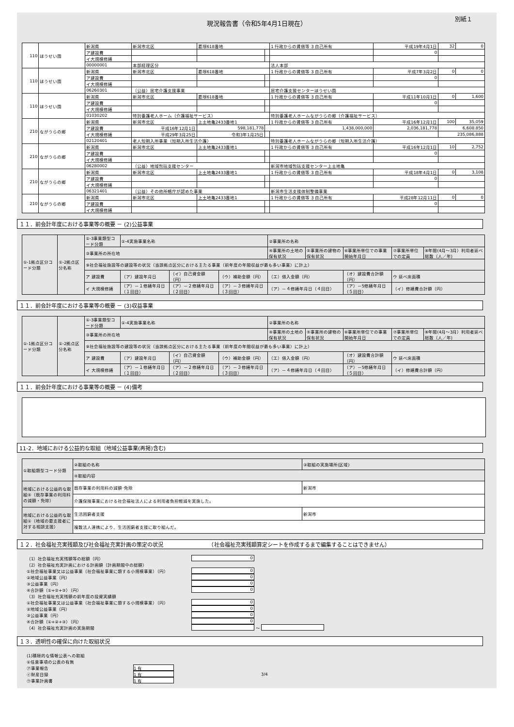現況報告書（令和5年4月1日現在）
別紙１
| 110 | ほうせい園 | 新潟県 | 新潟市北区 | 葛塚618番地 | | 1 行政からの賃借等 3 自己所有 | 平成19年4月1日 | 32 | 0 |
| | | ア建設費 | | | | | 0 | | |
| | | イ大規模修繕 | | | | | | | |
| | | 00000001 | 本部経理区分 | | | 法人本部 | | | |
| 110 | ほうせい園 | 新潟県 | 新潟市北区 | 葛塚618番地 | | 1 行政からの賃借等 3 自己所有 | 平成7年3月2日 | 0 | 0 |
| | | ア建設費 | | | | | 0 | | |
| | | イ大規模修繕 | | | | | | | |
| | | 06260301 | （公益）居宅介護支援事業 | | | 居宅介護支援センターほうせい園 | | | |
| 110 | ほうせい園 | 新潟県 | 新潟市北区 | 葛塚618番地 | | 1 行政からの賃借等 3 自己所有 | 平成11年10月1日 | 0 | 1,600 |
| | | ア建設費 | | | | | 0 | | |
| | | イ大規模修繕 | | | | | | | |
| | | 01030202 | 特別養護老人ホーム（介護福祉サービス） | | | 特別養護老人ホームながうらの郷（介護福祉サービス） | | | |
| 210 | ながうらの郷 | 新潟県 | 新潟市北区 | 上土地亀2433番地1 | | 1 行政からの賃借等 3 自己所有 | 平成16年12月1日 | 100 | 35,059 |
| | | ア建設費 | 平成16年12月1日 | 598,181,778 | 1,438,000,000 | | 2,036,181,778 | 6,608.850 | |
| | | イ大規模修繕 | 平成29年3月25日 | 令和3年1月25日 | | | | 235,086,888 | |
| | | 02120401 | 老人短期入所事業（短期入所生活介護） | | | 特別養護老人ホームながうらの郷（短期入所生活介護） | | | |
| 210 | ながうらの郷 | 新潟県 | 新潟市北区 | 上土地亀2433番地1 | | 1 行政からの賃借等 3 自己所有 | 平成16年12月1日 | 10 | 2,752 |
| | | ア建設費 | | | | | 0 | | |
| | | イ大規模修繕 | | | | | | | |
| | | 06280002 | （公益）地域包括支援センター | | | 新潟市地域包括支援センター上土地亀 | | | |
| 210 | ながうらの郷 | 新潟県 | 新潟市北区 | 上土地亀2433番地1 | | 1 行政からの賃借等 3 自己所有 | 平成18年4月1日 | 0 | 3,108 |
| | | ア建設費 | | | | | 0 | | |
| | | イ大規模修繕 | | | | | | | |
| | | 06321401 | （公益）その他所轄庁が認めた事業 | | | 新潟市生活支援体制整備事業 | | | |
| 210 | ながうらの郷 | 新潟県 | 新潟市北区 | 上土地亀2433番地1 | | 1 行政からの賃借等 3 自己所有 | 平成28年12月11日 | 0 | 0 |
| | | ア建設費 | | | | | 0 | | |
| | | イ大規模修繕 | | | | | | | |
１１．前会計年度における事業等の概要 － (2)公益事業
| ①-1拠点区分コード分類 | ①-2拠点区分名称 | ①-3事業類型コード分類 | ①-4実施事業名称 | | | ②事業所の名称 | | | | |
| | | ③事業所の所在地 | | | | ④事業所の土地の保有状況 | ⑤事業所の建物の保有状況 | ⑥事業所単位での事業開始年月日 | ⑦事業所単位での定員 | ⑧年間(4月～3月）利用者延べ総数（人／年) |
| | | ⑨社会福祉施設等の建設等の状況（当該拠点区分における主たる事業（前年度の年間収益が最も多い事業）に計上） | | | | | | | | |
| | | ア 建設費 | （ア）建設年月日 | （イ）自己資金額（円） | （ウ）補助金額（円） | （エ）借入金額（円） | | （オ）建設費合計額（円） | ウ 延べ床面積 | |
| | | イ 大規模修繕 | （ア）－１修繕年月日（１回目） | （ア）－２修繕年月日（２回目） | （ア）－３修繕年月日（３回目） | （ア）－４修繕年月日（４回目） | | （ア）－5修繕年月日（５回目） | （イ）修繕費合計額（円） | |
１１．前会計年度における事業等の概要 － (3)収益事業
| ①-1拠点区分コード分類 | ①-2拠点区分名称 | ①-3事業類型コード分類 | ①-4実施事業名称 | | | ②事業所の名称 | | | | |
| | | ③事業所の所在地 | | | | ④事業所の土地の保有状況 | ⑤事業所の建物の保有状況 | ⑥事業所単位での事業開始年月日 | ⑦事業所単位での定員 | ⑧年間(4月～3月）利用者延べ総数（人／年) |
| | | ⑨社会福祉施設等の建設等の状況（当該拠点区分における主たる事業（前年度の年間収益が最も多い事業）に計上） | | | | | | | | |
| | | ア 建設費 | （ア）建設年月日 | （イ）自己資金額（円） | （ウ）補助金額（円） | （エ）借入金額（円） | | （オ）建設費合計額（円） | ウ 延べ床面積 | |
| | | イ 大規模修繕 | （ア）－１修繕年月日（１回目） | （ア）－２修繕年月日（２回目） | （ア）－３修繕年月日（３回目） | （ア）－４修繕年月日（４回目） | | （ア）－5修繕年月日（５回目） | （イ）修繕費合計額（円） | |
１１．前会計年度における事業等の概要 － (4)備考
11-2．地域における公益的な取組（地域公益事業(再掲)含む)
| ①取組類型コード分類 | ②取組の名称 | ③取組の実施場所(区域) |
| | ④取組内容 | |
| 地域における公益的な取組⑤（既存事業の利用料の減額・免除） | 既存事業の利用料の減額･免除 | 新潟市 |
| | 介護保険事業における社会福祉法人による利用者負担軽減を実施した。 | |
| 地域における公益的な取組①（地域の要支援者に対する相談支援） | 生活困窮者支援 | 新潟市 |
| | 複数法人連携により、生活困窮者支援に取り組んだ。 | |
１２．社会福祉充実残額及び社会福祉充実計画の策定の状況　　　　　　　　　（社会福祉充実残額算定シートを作成するまで編集することはできません）
（1）社会福祉充実残額等の総額（円） 0
（2）社会福祉充実計画における計画額（計画期間中の総額）
①社会福祉事業又は公益事業（社会福祉事業に類する小規模事業）（円） 0
②地域公益事業（円） 0
③公益事業（円） 0
④合計額（①+②+③）（円） 0
（3）社会福祉充実残額の前年度の投資実績額
①社会福祉事業又は公益事業（社会福祉事業に類する小規模事業）（円） 0
②地域公益事業（円） 0
③公益事業（円） 0
④合計額（①+②+③）（円） 0
（4）社会福祉充実計画の実施期間 ～
１３．透明性の確保に向けた取組状況
(1)積極的な情報公表への取組
①任意事項の公表の有無
㋐事業報告 1 有
㋑財産目録 1 有 3/4
㋒事業計画書 1 有